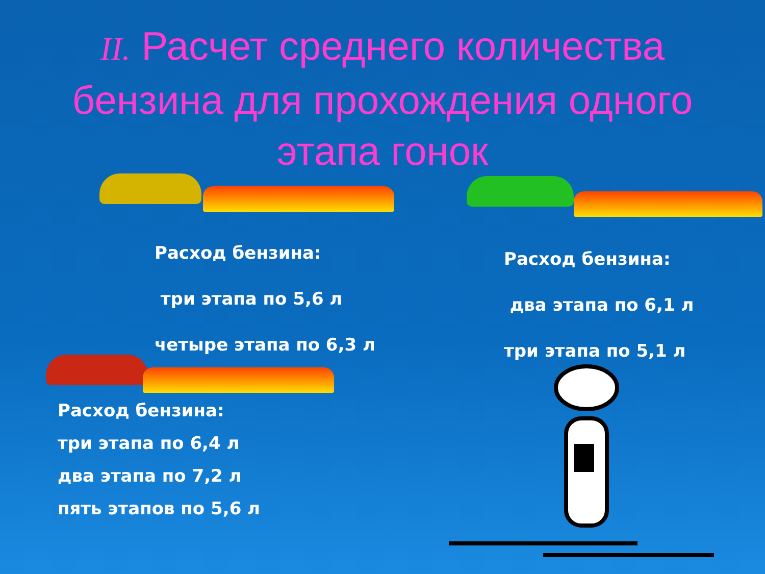II. Расчет среднего количества бензина для прохождения одного этапа гонок
Расход бензина:
три этапа по 5,6 л
четыре этапа по 6,3 л
Расход бензина:
два этапа по 6,1 л
три этапа по 5,1 л
Расход бензина:
три этапа по 6,4 л
два этапа по 7,2 л
пять этапов по 5,6 л